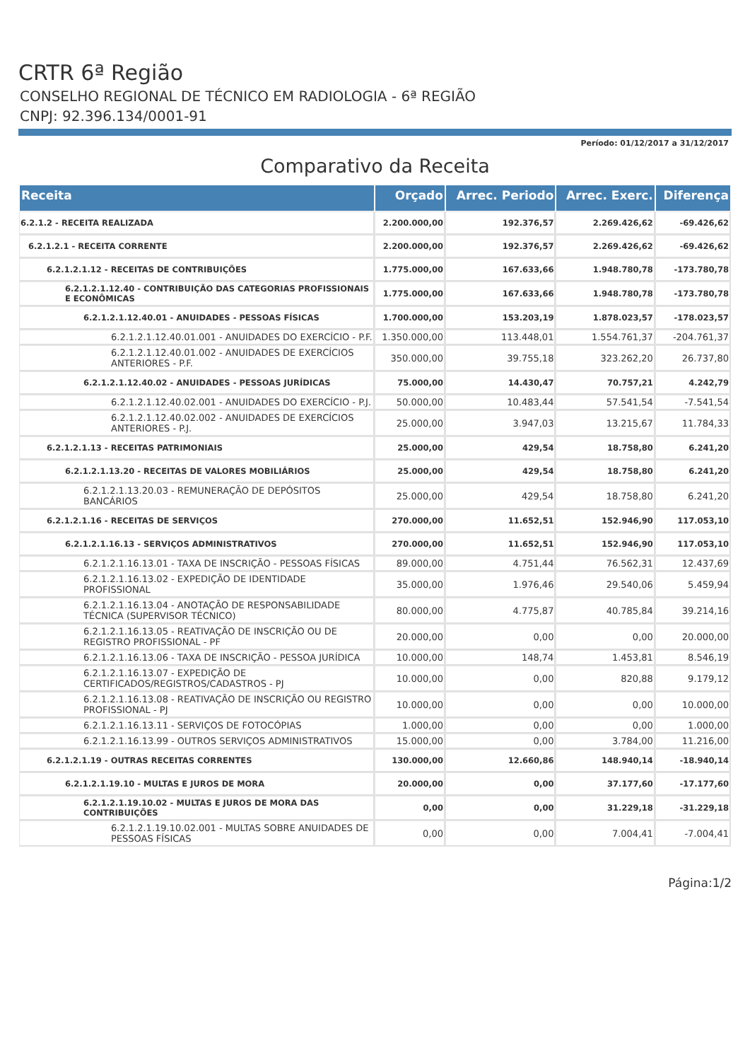CRTR 6ª Região
CONSELHO REGIONAL DE TÉCNICO EM RADIOLOGIA - 6ª REGIÃO
CNPJ: 92.396.134/0001-91
Período: 01/12/2017 a 31/12/2017
Comparativo da Receita
| Receita | Orçado | Arrec. Periodo | Arrec. Exerc. | Diferença |
| --- | --- | --- | --- | --- |
| 6.2.1.2 - RECEITA REALIZADA | 2.200.000,00 | 192.376,57 | 2.269.426,62 | -69.426,62 |
| 6.2.1.2.1 - RECEITA CORRENTE | 2.200.000,00 | 192.376,57 | 2.269.426,62 | -69.426,62 |
| 6.2.1.2.1.12 - RECEITAS DE CONTRIBUIÇÕES | 1.775.000,00 | 167.633,66 | 1.948.780,78 | -173.780,78 |
| 6.2.1.2.1.12.40 - CONTRIBUIÇÃO DAS CATEGORIAS PROFISSIONAIS E ECONÔMICAS | 1.775.000,00 | 167.633,66 | 1.948.780,78 | -173.780,78 |
| 6.2.1.2.1.12.40.01 - ANUIDADES - PESSOAS FÍSICAS | 1.700.000,00 | 153.203,19 | 1.878.023,57 | -178.023,57 |
| 6.2.1.2.1.12.40.01.001 - ANUIDADES DO EXERCÍCIO - P.F. | 1.350.000,00 | 113.448,01 | 1.554.761,37 | -204.761,37 |
| 6.2.1.2.1.12.40.01.002 - ANUIDADES DE EXERCÍCIOS ANTERIORES - P.F. | 350.000,00 | 39.755,18 | 323.262,20 | 26.737,80 |
| 6.2.1.2.1.12.40.02 - ANUIDADES - PESSOAS JURÍDICAS | 75.000,00 | 14.430,47 | 70.757,21 | 4.242,79 |
| 6.2.1.2.1.12.40.02.001 - ANUIDADES DO EXERCÍCIO - P.J. | 50.000,00 | 10.483,44 | 57.541,54 | -7.541,54 |
| 6.2.1.2.1.12.40.02.002 - ANUIDADES DE EXERCÍCIOS ANTERIORES - P.J. | 25.000,00 | 3.947,03 | 13.215,67 | 11.784,33 |
| 6.2.1.2.1.13 - RECEITAS PATRIMONIAIS | 25.000,00 | 429,54 | 18.758,80 | 6.241,20 |
| 6.2.1.2.1.13.20 - RECEITAS DE VALORES MOBILIÁRIOS | 25.000,00 | 429,54 | 18.758,80 | 6.241,20 |
| 6.2.1.2.1.13.20.03 - REMUNERAÇÃO DE DEPÓSITOS BANCÁRIOS | 25.000,00 | 429,54 | 18.758,80 | 6.241,20 |
| 6.2.1.2.1.16 - RECEITAS DE SERVIÇOS | 270.000,00 | 11.652,51 | 152.946,90 | 117.053,10 |
| 6.2.1.2.1.16.13 - SERVIÇOS ADMINISTRATIVOS | 270.000,00 | 11.652,51 | 152.946,90 | 117.053,10 |
| 6.2.1.2.1.16.13.01 - TAXA DE INSCRIÇÃO - PESSOAS FÍSICAS | 89.000,00 | 4.751,44 | 76.562,31 | 12.437,69 |
| 6.2.1.2.1.16.13.02 - EXPEDIÇÃO DE IDENTIDADE PROFISSIONAL | 35.000,00 | 1.976,46 | 29.540,06 | 5.459,94 |
| 6.2.1.2.1.16.13.04 - ANOTAÇÃO DE RESPONSABILIDADE TÉCNICA (SUPERVISOR TÉCNICO) | 80.000,00 | 4.775,87 | 40.785,84 | 39.214,16 |
| 6.2.1.2.1.16.13.05 - REATIVAÇÃO DE INSCRIÇÃO OU DE REGISTRO PROFISSIONAL - PF | 20.000,00 | 0,00 | 0,00 | 20.000,00 |
| 6.2.1.2.1.16.13.06 - TAXA DE INSCRIÇÃO - PESSOA JURÍDICA | 10.000,00 | 148,74 | 1.453,81 | 8.546,19 |
| 6.2.1.2.1.16.13.07 - EXPEDIÇÃO DE CERTIFICADOS/REGISTROS/CADASTROS - PJ | 10.000,00 | 0,00 | 820,88 | 9.179,12 |
| 6.2.1.2.1.16.13.08 - REATIVAÇÃO DE INSCRIÇÃO OU REGISTRO PROFISSIONAL - PJ | 10.000,00 | 0,00 | 0,00 | 10.000,00 |
| 6.2.1.2.1.16.13.11 - SERVIÇOS DE FOTOCÓPIAS | 1.000,00 | 0,00 | 0,00 | 1.000,00 |
| 6.2.1.2.1.16.13.99 - OUTROS SERVIÇOS ADMINISTRATIVOS | 15.000,00 | 0,00 | 3.784,00 | 11.216,00 |
| 6.2.1.2.1.19 - OUTRAS RECEITAS CORRENTES | 130.000,00 | 12.660,86 | 148.940,14 | -18.940,14 |
| 6.2.1.2.1.19.10 - MULTAS E JUROS DE MORA | 20.000,00 | 0,00 | 37.177,60 | -17.177,60 |
| 6.2.1.2.1.19.10.02 - MULTAS E JUROS DE MORA DAS CONTRIBUIÇÕES | 0,00 | 0,00 | 31.229,18 | -31.229,18 |
| 6.2.1.2.1.19.10.02.001 - MULTAS SOBRE ANUIDADES DE PESSOAS FÍSICAS | 0,00 | 0,00 | 7.004,41 | -7.004,41 |
Página:1/2